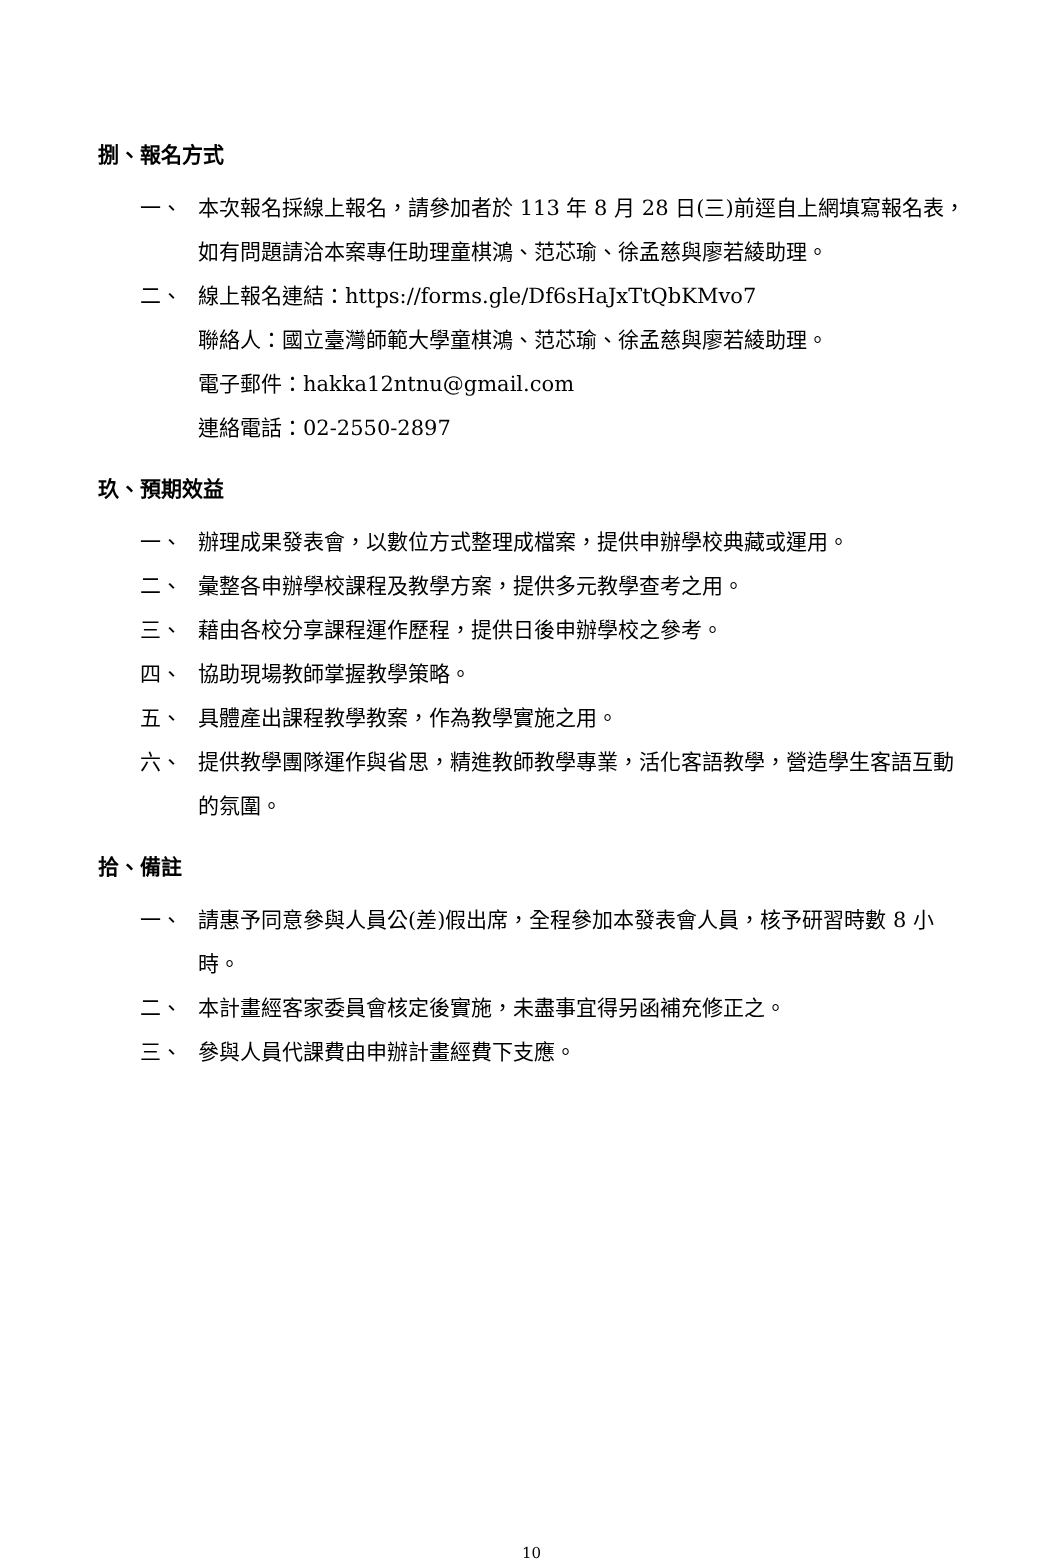捌、報名方式
一、 本次報名採線上報名，請參加者於 113 年 8 月 28 日(三)前逕自上網填寫報名表，如有問題請洽本案專任助理童棋鴻、范芯瑜、徐孟慈與廖若綾助理。
二、 線上報名連結：https://forms.gle/Df6sHaJxTtQbKMvo7
聯絡人：國立臺灣師範大學童棋鴻、范芯瑜、徐孟慈與廖若綾助理。
電子郵件：hakka12ntnu@gmail.com
連絡電話：02-2550-2897
玖、預期效益
一、 辦理成果發表會，以數位方式整理成檔案，提供申辦學校典藏或運用。
二、 彙整各申辦學校課程及教學方案，提供多元教學查考之用。
三、 藉由各校分享課程運作歷程，提供日後申辦學校之參考。
四、 協助現場教師掌握教學策略。
五、 具體產出課程教學教案，作為教學實施之用。
六、 提供教學團隊運作與省思，精進教師教學專業，活化客語教學，營造學生客語互動的氛圍。
拾、備註
一、 請惠予同意參與人員公(差)假出席，全程參加本發表會人員，核予研習時數 8 小時。
二、 本計畫經客家委員會核定後實施，未盡事宜得另函補充修正之。
三、 參與人員代課費由申辦計畫經費下支應。
10